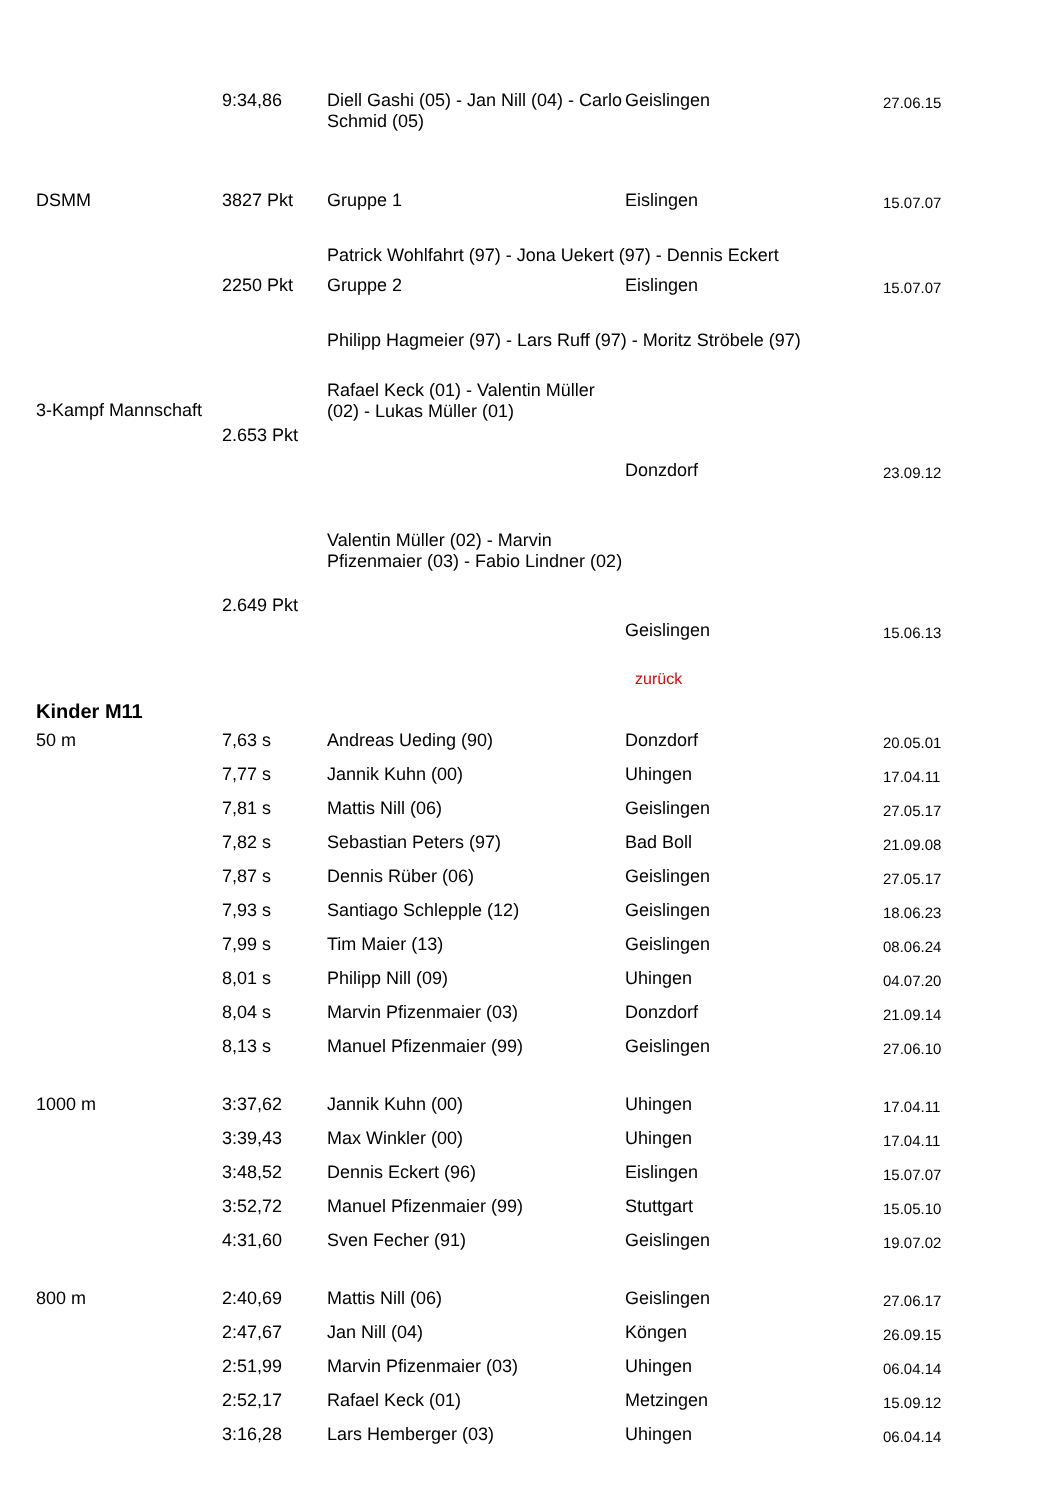| | 9:34,86 | Diell Gashi (05) - Jan Nill (04) - Carlo Schmid (05) | Geislingen | 27.06.15 |
| DSMM | 3827 Pkt | Gruppe 1 | Eislingen | 15.07.07 |
| | | Patrick Wohlfahrt (97) - Jona Uekert (97) - Dennis Eckert | | |
| | 2250 Pkt | Gruppe 2 | Eislingen | 15.07.07 |
| | | Philipp Hagmeier (97) - Lars Ruff (97) - Moritz Ströbele (97) | | |
| 3-Kampf Mannschaft | 2.653 Pkt | Rafael Keck (01) - Valentin Müller (02) - Lukas Müller (01) | Donzdorf | 23.09.12 |
| | 2.649 Pkt | Valentin Müller (02) - Marvin Pfizenmaier (03) - Fabio Lindner (02) | Geislingen | 15.06.13 |
| | | | zurück | |
| Kinder M11 | | | | |
| 50 m | 7,63 s | Andreas Ueding (90) | Donzdorf | 20.05.01 |
| | 7,77 s | Jannik Kuhn (00) | Uhingen | 17.04.11 |
| | 7,81 s | Mattis Nill (06) | Geislingen | 27.05.17 |
| | 7,82 s | Sebastian Peters (97) | Bad Boll | 21.09.08 |
| | 7,87 s | Dennis Rüber (06) | Geislingen | 27.05.17 |
| | 7,93 s | Santiago Schlepple (12) | Geislingen | 18.06.23 |
| | 7,99 s | Tim Maier (13) | Geislingen | 08.06.24 |
| | 8,01 s | Philipp Nill (09) | Uhingen | 04.07.20 |
| | 8,04 s | Marvin Pfizenmaier (03) | Donzdorf | 21.09.14 |
| | 8,13 s | Manuel Pfizenmaier (99) | Geislingen | 27.06.10 |
| 1000 m | 3:37,62 | Jannik Kuhn (00) | Uhingen | 17.04.11 |
| | 3:39,43 | Max Winkler (00) | Uhingen | 17.04.11 |
| | 3:48,52 | Dennis Eckert (96) | Eislingen | 15.07.07 |
| | 3:52,72 | Manuel Pfizenmaier (99) | Stuttgart | 15.05.10 |
| | 4:31,60 | Sven Fecher (91) | Geislingen | 19.07.02 |
| 800 m | 2:40,69 | Mattis Nill (06) | Geislingen | 27.06.17 |
| | 2:47,67 | Jan Nill (04) | Köngen | 26.09.15 |
| | 2:51,99 | Marvin Pfizenmaier (03) | Uhingen | 06.04.14 |
| | 2:52,17 | Rafael Keck (01) | Metzingen | 15.09.12 |
| | 3:16,28 | Lars Hemberger (03) | Uhingen | 06.04.14 |